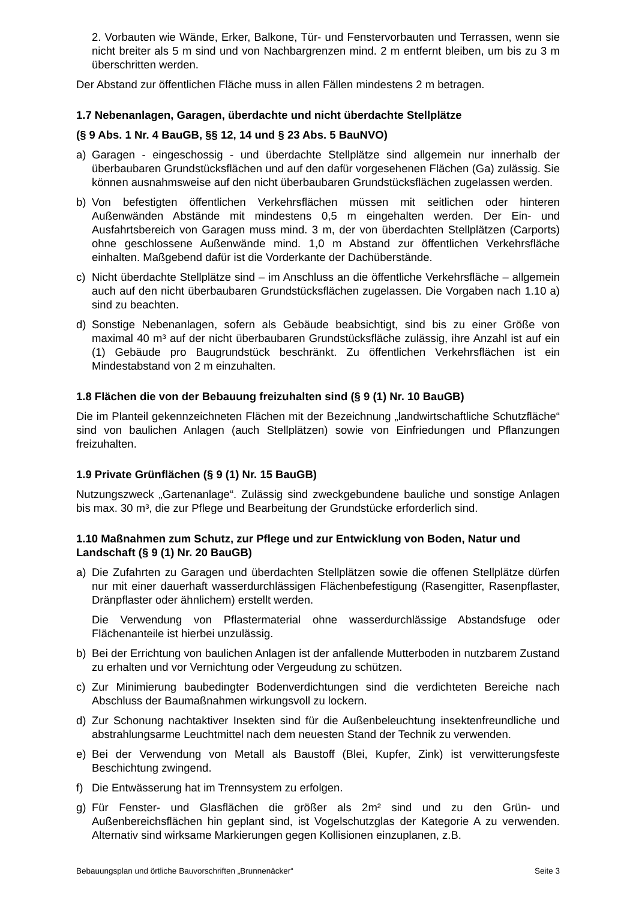2. Vorbauten wie Wände, Erker, Balkone, Tür- und Fenstervorbauten und Terrassen, wenn sie nicht breiter als 5 m sind und von Nachbargrenzen mind. 2 m entfernt bleiben, um bis zu 3 m überschritten werden.
Der Abstand zur öffentlichen Fläche muss in allen Fällen mindestens 2 m betragen.
1.7 Nebenanlagen, Garagen, überdachte und nicht überdachte Stellplätze
(§ 9 Abs. 1 Nr. 4 BauGB, §§ 12, 14 und § 23 Abs. 5 BauNVO)
a) Garagen - eingeschossig - und überdachte Stellplätze sind allgemein nur innerhalb der überbaubaren Grundstücksflächen und auf den dafür vorgesehenen Flächen (Ga) zulässig. Sie können ausnahmsweise auf den nicht überbaubaren Grundstücksflächen zugelassen werden.
b) Von befestigten öffentlichen Verkehrsflächen müssen mit seitlichen oder hinteren Außenwänden Abstände mit mindestens 0,5 m eingehalten werden. Der Ein- und Ausfahrtsbereich von Garagen muss mind. 3 m, der von überdachten Stellplätzen (Carports) ohne geschlossene Außenwände mind. 1,0 m Abstand zur öffentlichen Verkehrsfläche einhalten. Maßgebend dafür ist die Vorderkante der Dachüberstände.
c) Nicht überdachte Stellplätze sind – im Anschluss an die öffentliche Verkehrsfläche – allgemein auch auf den nicht überbaubaren Grundstücksflächen zugelassen. Die Vorgaben nach 1.10 a) sind zu beachten.
d) Sonstige Nebenanlagen, sofern als Gebäude beabsichtigt, sind bis zu einer Größe von maximal 40 m³ auf der nicht überbaubaren Grundstücksfläche zulässig, ihre Anzahl ist auf ein (1) Gebäude pro Baugrundstück beschränkt. Zu öffentlichen Verkehrsflächen ist ein Mindestabstand von 2 m einzuhalten.
1.8 Flächen die von der Bebauung freizuhalten sind (§ 9 (1) Nr. 10 BauGB)
Die im Planteil gekennzeichneten Flächen mit der Bezeichnung „landwirtschaftliche Schutzfläche“ sind von baulichen Anlagen (auch Stellplätzen) sowie von Einfriedungen und Pflanzungen freizuhalten.
1.9 Private Grünflächen (§ 9 (1) Nr. 15 BauGB)
Nutzungszweck „Gartenanlage“. Zulässig sind zweckgebundene bauliche und sonstige Anlagen bis max. 30 m³, die zur Pflege und Bearbeitung der Grundstücke erforderlich sind.
1.10 Maßnahmen zum Schutz, zur Pflege und zur Entwicklung von Boden, Natur und Landschaft (§ 9 (1) Nr. 20 BauGB)
a) Die Zufahrten zu Garagen und überdachten Stellplätzen sowie die offenen Stellplätze dürfen nur mit einer dauerhaft wasserdurchlässigen Flächenbefestigung (Rasengitter, Rasenpflaster, Dränpflaster oder ähnlichem) erstellt werden.
Die Verwendung von Pflastermaterial ohne wasserdurchlässige Abstandsfuge oder Flächenanteile ist hierbei unzulässig.
b) Bei der Errichtung von baulichen Anlagen ist der anfallende Mutterboden in nutzbarem Zustand zu erhalten und vor Vernichtung oder Vergeudung zu schützen.
c) Zur Minimierung baubedingter Bodenverdichtungen sind die verdichteten Bereiche nach Abschluss der Baumaßnahmen wirkungsvoll zu lockern.
d) Zur Schonung nachtaktiver Insekten sind für die Außenbeleuchtung insektenfreundliche und abstrahlungsarme Leuchtmittel nach dem neuesten Stand der Technik zu verwenden.
e) Bei der Verwendung von Metall als Baustoff (Blei, Kupfer, Zink) ist verwitterungsfeste Beschichtung zwingend.
f) Die Entwässerung hat im Trennsystem zu erfolgen.
g) Für Fenster- und Glasflächen die größer als 2m² sind und zu den Grün- und Außenbereichsflächen hin geplant sind, ist Vogelschutzglas der Kategorie A zu verwenden. Alternativ sind wirksame Markierungen gegen Kollisionen einzuplanen, z.B.
Bebauungsplan und örtliche Bauvorschriften „Brunnenäcker“ Seite 3